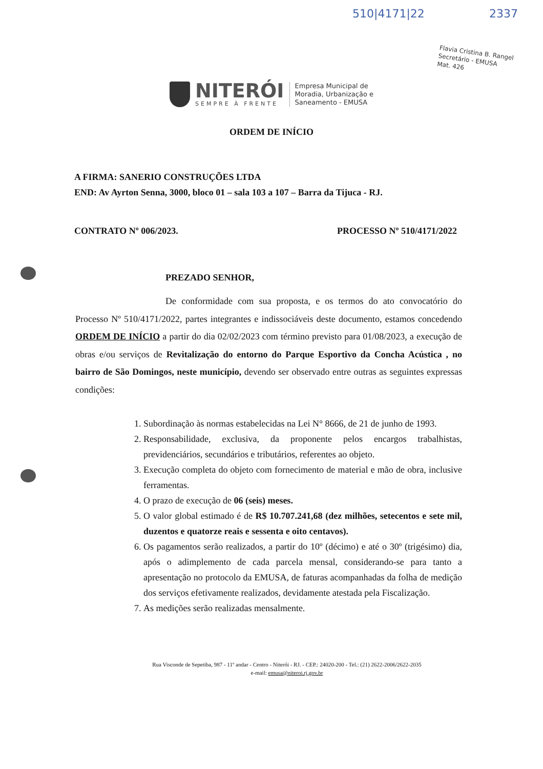510|4171|22 2337
Flavia Cristina B. Rangel
Secretário - EMUSA
Mat. 426
NITERÓI
SEMPRE À FRENTE
Empresa Municipal de
Moradia, Urbanização e
Saneamento - EMUSA
ORDEM DE INÍCIO
A FIRMA: SANERIO CONSTRUÇÕES LTDA
END: Av Ayrton Senna, 3000, bloco 01 – sala 103 a 107 – Barra da Tijuca - RJ.
CONTRATO Nº 006/2023. PROCESSO Nº 510/4171/2022
PREZADO SENHOR,
De conformidade com sua proposta, e os termos do ato convocatório do Processo Nº 510/4171/2022, partes integrantes e indissociáveis deste documento, estamos concedendo ORDEM DE INÍCIO a partir do dia 02/02/2023 com término previsto para 01/08/2023, a execução de obras e/ou serviços de Revitalização do entorno do Parque Esportivo da Concha Acústica , no bairro de São Domingos, neste município, devendo ser observado entre outras as seguintes expressas condições:
1. Subordinação às normas estabelecidas na Lei N° 8666, de 21 de junho de 1993.
2. Responsabilidade, exclusiva, da proponente pelos encargos trabalhistas, previdenciários, secundários e tributários, referentes ao objeto.
3. Execução completa do objeto com fornecimento de material e mão de obra, inclusive ferramentas.
4. O prazo de execução de 06 (seis) meses.
5. O valor global estimado é de R$ 10.707.241,68 (dez milhões, setecentos e sete mil, duzentos e quatorze reais e sessenta e oito centavos).
6. Os pagamentos serão realizados, a partir do 10º (décimo) e até o 30º (trigésimo) dia, após o adimplemento de cada parcela mensal, considerando-se para tanto a apresentação no protocolo da EMUSA, de faturas acompanhadas da folha de medição dos serviços efetivamente realizados, devidamente atestada pela Fiscalização.
7. As medições serão realizadas mensalmente.
Rua Visconde de Sepetiba, 987 - 11º andar - Centro - Niterói - RJ. - CEP.: 24020-200 - Tel.: (21) 2622-2006/2622-2035
e-mail: emusa@niteroi.rj.gov.br